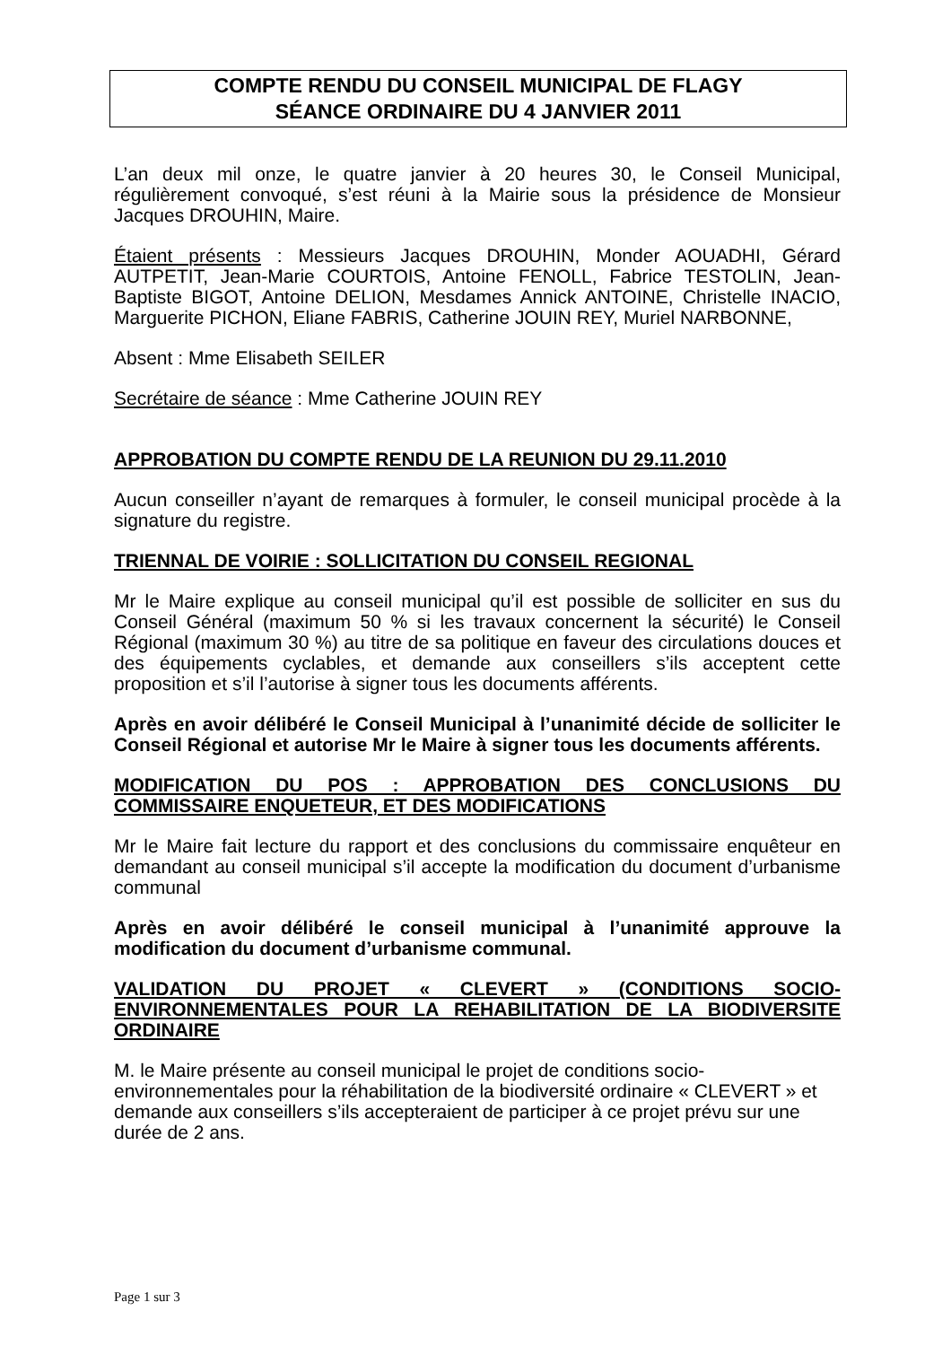COMPTE RENDU DU CONSEIL MUNICIPAL DE FLAGY
SÉANCE ORDINAIRE DU 4 JANVIER 2011
L’an deux mil onze, le quatre janvier à 20 heures 30, le Conseil Municipal, régulièrement convoqué, s’est réuni à la Mairie sous la présidence de Monsieur Jacques DROUHIN, Maire.
Étaient présents : Messieurs Jacques DROUHIN, Monder AOUADHI, Gérard AUTPETIT, Jean-Marie COURTOIS, Antoine FENOLL, Fabrice TESTOLIN, Jean-Baptiste BIGOT, Antoine DELION, Mesdames Annick ANTOINE, Christelle INACIO, Marguerite PICHON, Eliane FABRIS, Catherine JOUIN REY, Muriel NARBONNE,
Absent : Mme Elisabeth SEILER
Secrétaire de séance : Mme Catherine JOUIN REY
APPROBATION DU COMPTE RENDU DE LA REUNION DU 29.11.2010
Aucun conseiller n’ayant de remarques à formuler, le conseil municipal procède à la signature du registre.
TRIENNAL DE VOIRIE : SOLLICITATION DU CONSEIL REGIONAL
Mr le Maire explique au conseil municipal qu’il est possible de solliciter en sus du Conseil Général (maximum 50 % si les travaux concernent la sécurité) le Conseil Régional (maximum 30 %) au titre de sa politique en faveur des circulations douces et des équipements cyclables, et demande aux conseillers s’ils acceptent cette proposition et s’il l’autorise à signer tous les documents afférents.
Après en avoir délibéré le Conseil Municipal à l’unanimité décide de solliciter le Conseil Régional et autorise Mr le Maire à signer tous les documents afférents.
MODIFICATION DU POS : APPROBATION DES CONCLUSIONS DU COMMISSAIRE ENQUETEUR, ET DES MODIFICATIONS
Mr le Maire fait lecture du rapport et des conclusions du commissaire enquêteur en demandant au conseil municipal s’il accepte la modification du document d’urbanisme communal
Après en avoir délibéré le conseil municipal à l’unanimité approuve la modification du document d’urbanisme communal.
VALIDATION DU PROJET « CLEVERT » (CONDITIONS SOCIO-ENVIRONNEMENTALES POUR LA REHABILITATION DE LA BIODIVERSITE ORDINAIRE
M. le Maire présente au conseil municipal le projet de conditions socio-environnementales pour la réhabilitation de la biodiversité ordinaire « CLEVERT » et demande aux conseillers s’ils accepteraient de participer à ce projet prévu sur une durée de 2 ans.
Page 1 sur 3